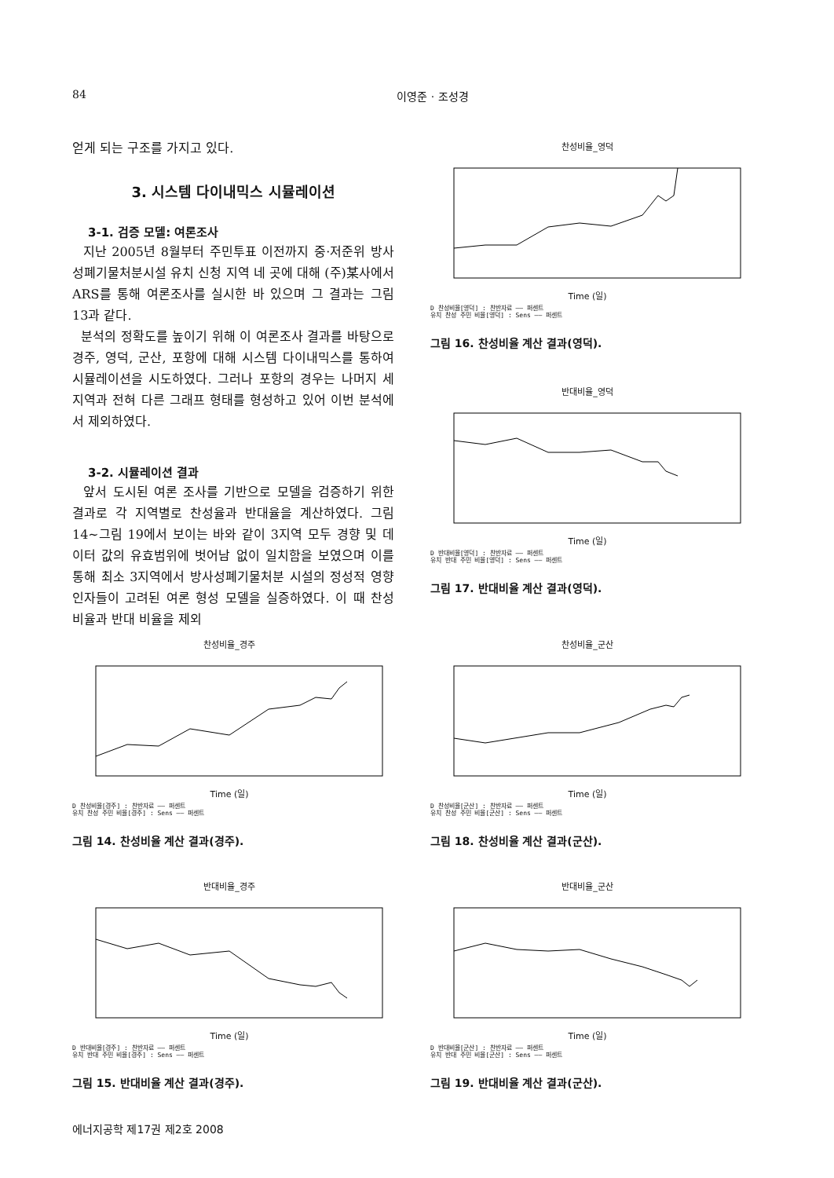84 이영준 · 조성경
얻게 되는 구조를 가지고 있다.
3. 시스템 다이내믹스 시뮬레이션
3-1. 검증 모델: 여론조사
지난 2005년 8월부터 주민투표 이전까지 중·저준위 방사성폐기물처분시설 유치 신청 지역 네 곳에 대해 (주)某사에서 ARS를 통해 여론조사를 실시한 바 있으며 그 결과는 그림 13과 같다.
분석의 정확도를 높이기 위해 이 여론조사 결과를 바탕으로 경주, 영덕, 군산, 포항에 대해 시스템 다이내믹스를 통하여 시뮬레이션을 시도하였다. 그러나 포항의 경우는 나머지 세 지역과 전혀 다른 그래프 형태를 형성하고 있어 이번 분석에서 제외하였다.
3-2. 시뮬레이션 결과
앞서 도시된 여론 조사를 기반으로 모델을 검증하기 위한 결과로 각 지역별로 찬성율과 반대율을 계산하였다. 그림 14~그림 19에서 보이는 바와 같이 3지역 모두 경향 및 데이터 값의 유효범위에 벗어남 없이 일치함을 보였으며 이를 통해 최소 3지역에서 방사성폐기물처분 시설의 정성적 영향 인자들이 고려된 여론 형성 모델을 실증하였다. 이 때 찬성 비율과 반대 비율을 제외
찬성비율_영덕
Time (일)
D 찬성비율[영덕] : 찬반자료 —— 퍼센트
유치 찬성 주민 비율[영덕] : Sens —— 퍼센트
그림 16. 찬성비율 계산 결과(영덕).
반대비율_영덕
Time (일)
D 반대비율[영덕] : 찬반자료 —— 퍼센트
유치 반대 주민 비율[영덕] : Sens —— 퍼센트
그림 17. 반대비율 계산 결과(영덕).
찬성비율_경주
Time (일)
D 찬성비율[경주] : 찬반자료 —— 퍼센트
유치 찬성 주민 비율[경주] : Sens —— 퍼센트
그림 14. 찬성비율 계산 결과(경주).
찬성비율_군산
Time (일)
D 찬성비율[군산] : 찬반자료 —— 퍼센트
유치 찬성 주민 비율[군산] : Sens —— 퍼센트
그림 18. 찬성비율 계산 결과(군산).
반대비율_경주
Time (일)
D 반대비율[경주] : 찬반자료 —— 퍼센트
유치 반대 주민 비율[경주] : Sens —— 퍼센트
그림 15. 반대비율 계산 결과(경주).
반대비율_군산
Time (일)
D 반대비율[군산] : 찬반자료 —— 퍼센트
유치 반대 주민 비율[군산] : Sens —— 퍼센트
그림 19. 반대비율 계산 결과(군산).
에너지공학 제17권 제2호 2008